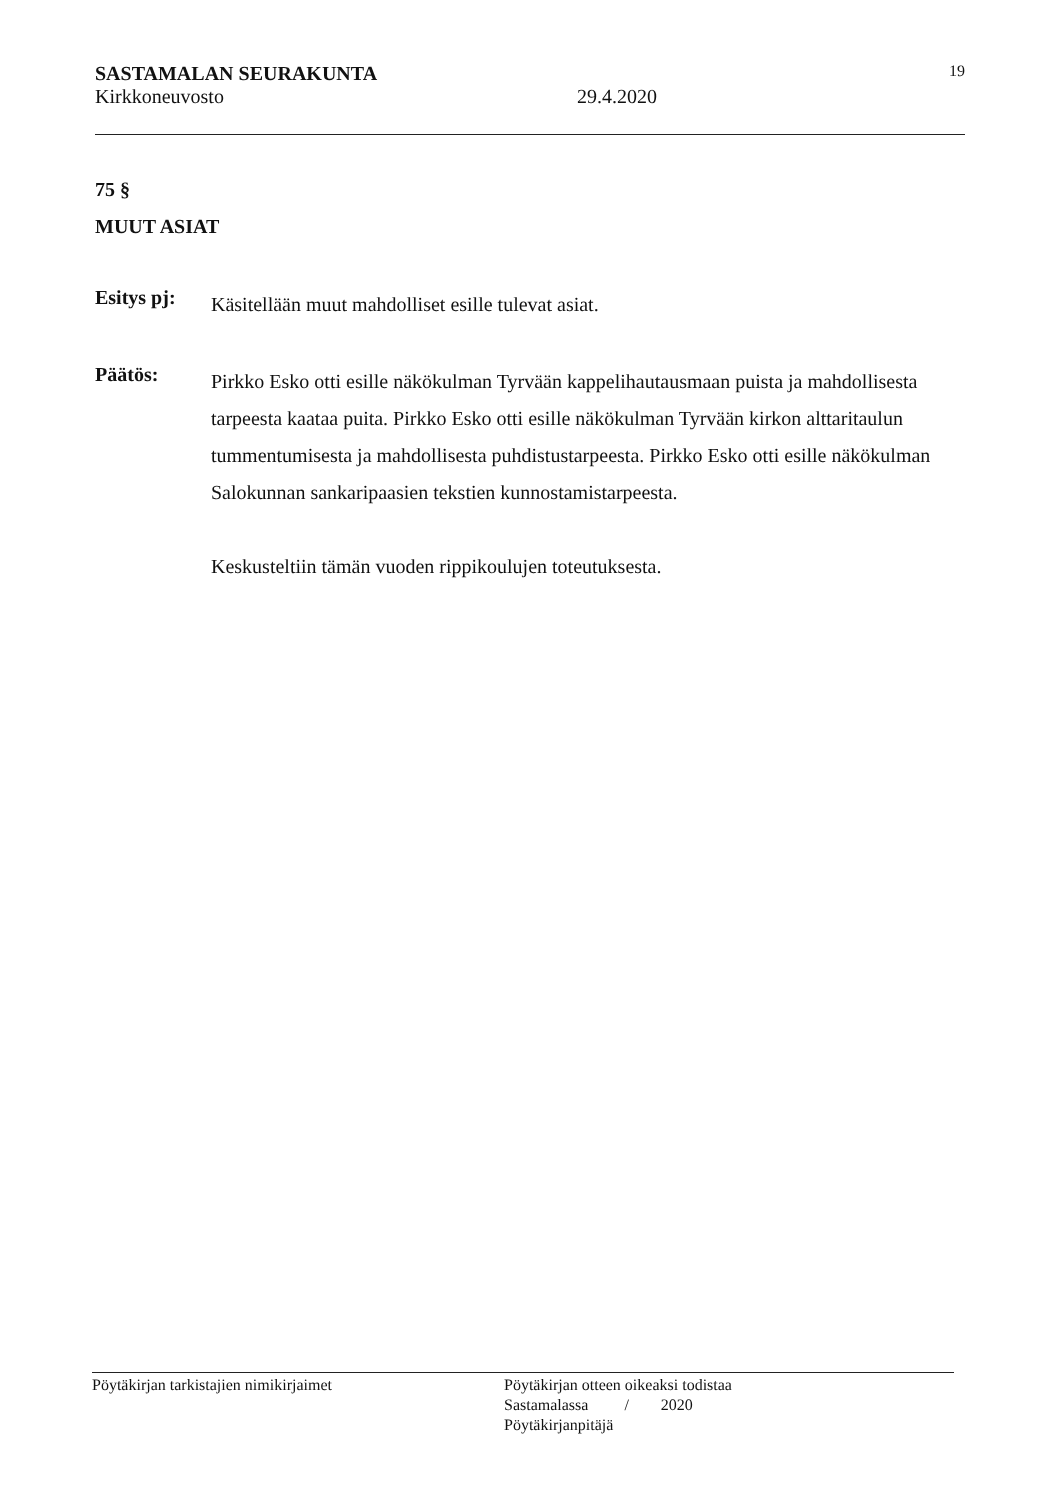SASTAMALAN SEURAKUNTA 19
Kirkkoneuvosto 29.4.2020
75 §
MUUT ASIAT
Esitys pj:
Käsitellään muut mahdolliset esille tulevat asiat.
Päätös:
Pirkko Esko otti esille näkökulman Tyrvään kappelihautausmaan puista ja mahdollisesta tarpeesta kaataa puita. Pirkko Esko otti esille näkökulman Tyrvään kirkon alttaritaulun tummentumisesta ja mahdollisesta puhdistustarpeesta. Pirkko Esko otti esille näkökulman Salokunnan sankaripaasien tekstien kunnostamistarpeesta.
Keskusteltiin tämän vuoden rippikoulujen toteutuksesta.
Pöytäkirjan tarkistajien nimikirjaimet Pöytäkirjan otteen oikeaksi todistaa
Sastamalassa / 2020
Pöytäkirjanpitäjä